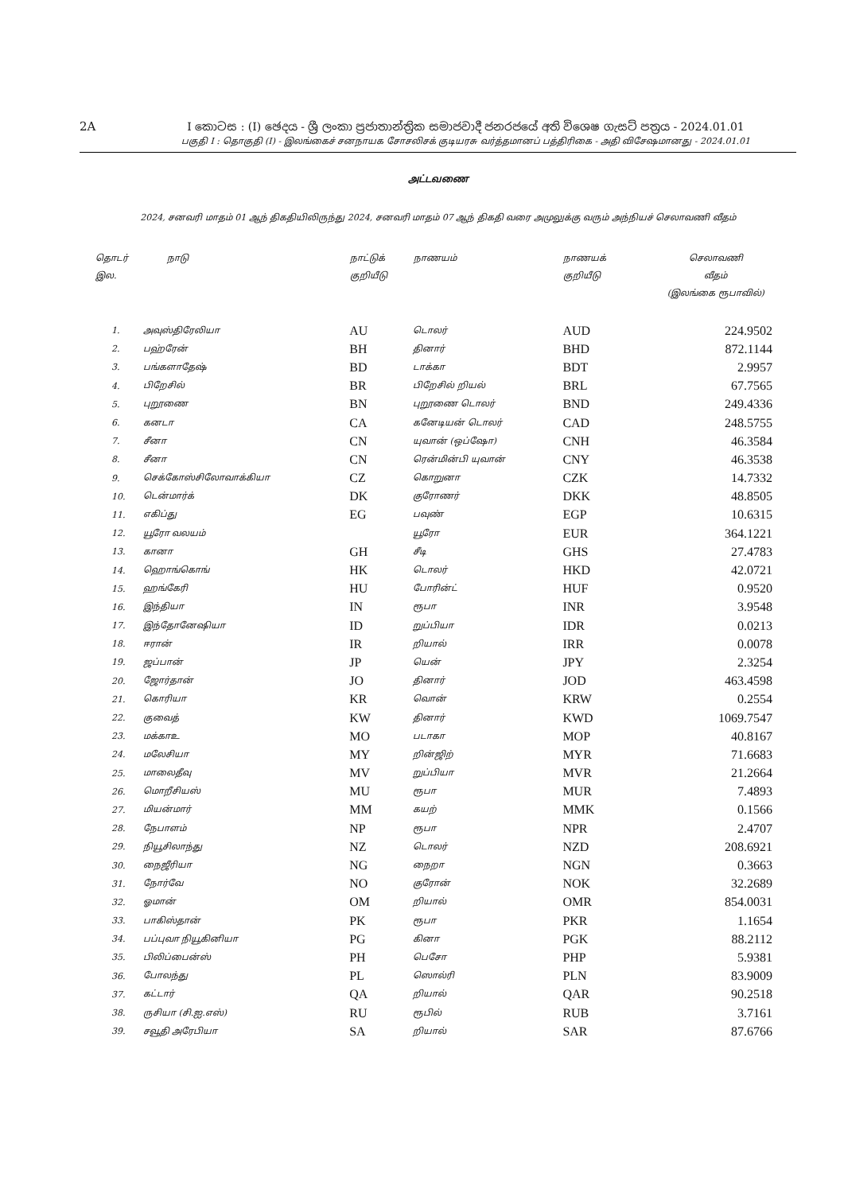2A I කොටස : (I) ඡෙදය - ශ්‍රී ලංකා ප්‍රජාතාන්ත්‍රික සමාජවාදී ජනරජයේ අති විශෙෂ ගැසට් පත්‍රය - 2024.01.01
பகுதி I : தொகுதி (I) - இலங்கைச் சனநாயக சோசலிசக் குடியரசு வர்த்தமானப் பத்திரிகை - அதி விசேஷமானது - 2024.01.01
அட்டவணை
2024, சனவரி மாதம் 01 ஆந் திகதியிலிருந்து 2024, சனவரி மாதம் 07 ஆந் திகதி வரை அமுலுக்கு வரும் அந்நியச் செலாவணி வீதம்
| தொடர் இல. | நாடு | நாட்டுக் குறியீடு | நாணயம் | நாணயக் குறியீடு | செலாவணி வீதம் (இலங்கை ரூபாவில்) |
| --- | --- | --- | --- | --- | --- |
| 1. | அவுஸ்திரேலியா | AU | டொலர் | AUD | 224.9502 |
| 2. | பஹ்ரேன் | BH | தினார் | BHD | 872.1144 |
| 3. | பங்களாதேஷ் | BD | டாக்கா | BDT | 2.9957 |
| 4. | பிறேசில் | BR | பிறேசில் றியல் | BRL | 67.7565 |
| 5. | புறூணை | BN | புறூணை டொலர் | BND | 249.4336 |
| 6. | கனடா | CA | கனேடியன் டொலர் | CAD | 248.5755 |
| 7. | சீனா | CN | யுவான் (ஒப்ஷோ) | CNH | 46.3584 |
| 8. | சீனா | CN | ரென்மின்பி யுவான் | CNY | 46.3538 |
| 9. | செக்கோஸ்சிலோவாக்கியா | CZ | கொறுனா | CZK | 14.7332 |
| 10. | டென்மார்க் | DK | குரோணர் | DKK | 48.8505 |
| 11. | எகிப்து | EG | பவுண் | EGP | 10.6315 |
| 12. | யூரோ வலயம் | | யூரோ | EUR | 364.1221 |
| 13. | கானா | GH | சீடி | GHS | 27.4783 |
| 14. | ஹொங்கொங் | HK | டொலர் | HKD | 42.0721 |
| 15. | ஹங்கேரி | HU | போரின்ட் | HUF | 0.9520 |
| 16. | இந்தியா | IN | ரூபா | INR | 3.9548 |
| 17. | இந்தோனேஷியா | ID | றுப்பியா | IDR | 0.0213 |
| 18. | ஈரான் | IR | றியால் | IRR | 0.0078 |
| 19. | ஜப்பான் | JP | யென் | JPY | 2.3254 |
| 20. | ஜோர்தான் | JO | தினார் | JOD | 463.4598 |
| 21. | கொரியா | KR | வொன் | KRW | 0.2554 |
| 22. | குவைத் | KW | தினார் | KWD | 1069.7547 |
| 23. | மக்காஉ | MO | படாகா | MOP | 40.8167 |
| 24. | மலேசியா | MY | றின்ஜிற் | MYR | 71.6683 |
| 25. | மாலைதீவு | MV | றுப்பியா | MVR | 21.2664 |
| 26. | மொறீசியஸ் | MU | ரூபா | MUR | 7.4893 |
| 27. | மியன்மார் | MM | கயற் | MMK | 0.1566 |
| 28. | நேபாளம் | NP | ரூபா | NPR | 2.4707 |
| 29. | நியூசிலாந்து | NZ | டொலர் | NZD | 208.6921 |
| 30. | நைஜீரியா | NG | நைறா | NGN | 0.3663 |
| 31. | நோர்வே | NO | குரோன் | NOK | 32.2689 |
| 32. | ஓமான் | OM | றியால் | OMR | 854.0031 |
| 33. | பாகிஸ்தான் | PK | ரூபா | PKR | 1.1654 |
| 34. | பப்புவா நியூகினியா | PG | கினா | PGK | 88.2112 |
| 35. | பிலிப்பைன்ஸ் | PH | பெசோ | PHP | 5.9381 |
| 36. | போலந்து | PL | ஸொல்ரி | PLN | 83.9009 |
| 37. | கட்டார் | QA | றியால் | QAR | 90.2518 |
| 38. | ருசியா (சி.ஐ.எஸ்) | RU | ரூபில் | RUB | 3.7161 |
| 39. | சவூதி அரேபியா | SA | றியால் | SAR | 87.6766 |